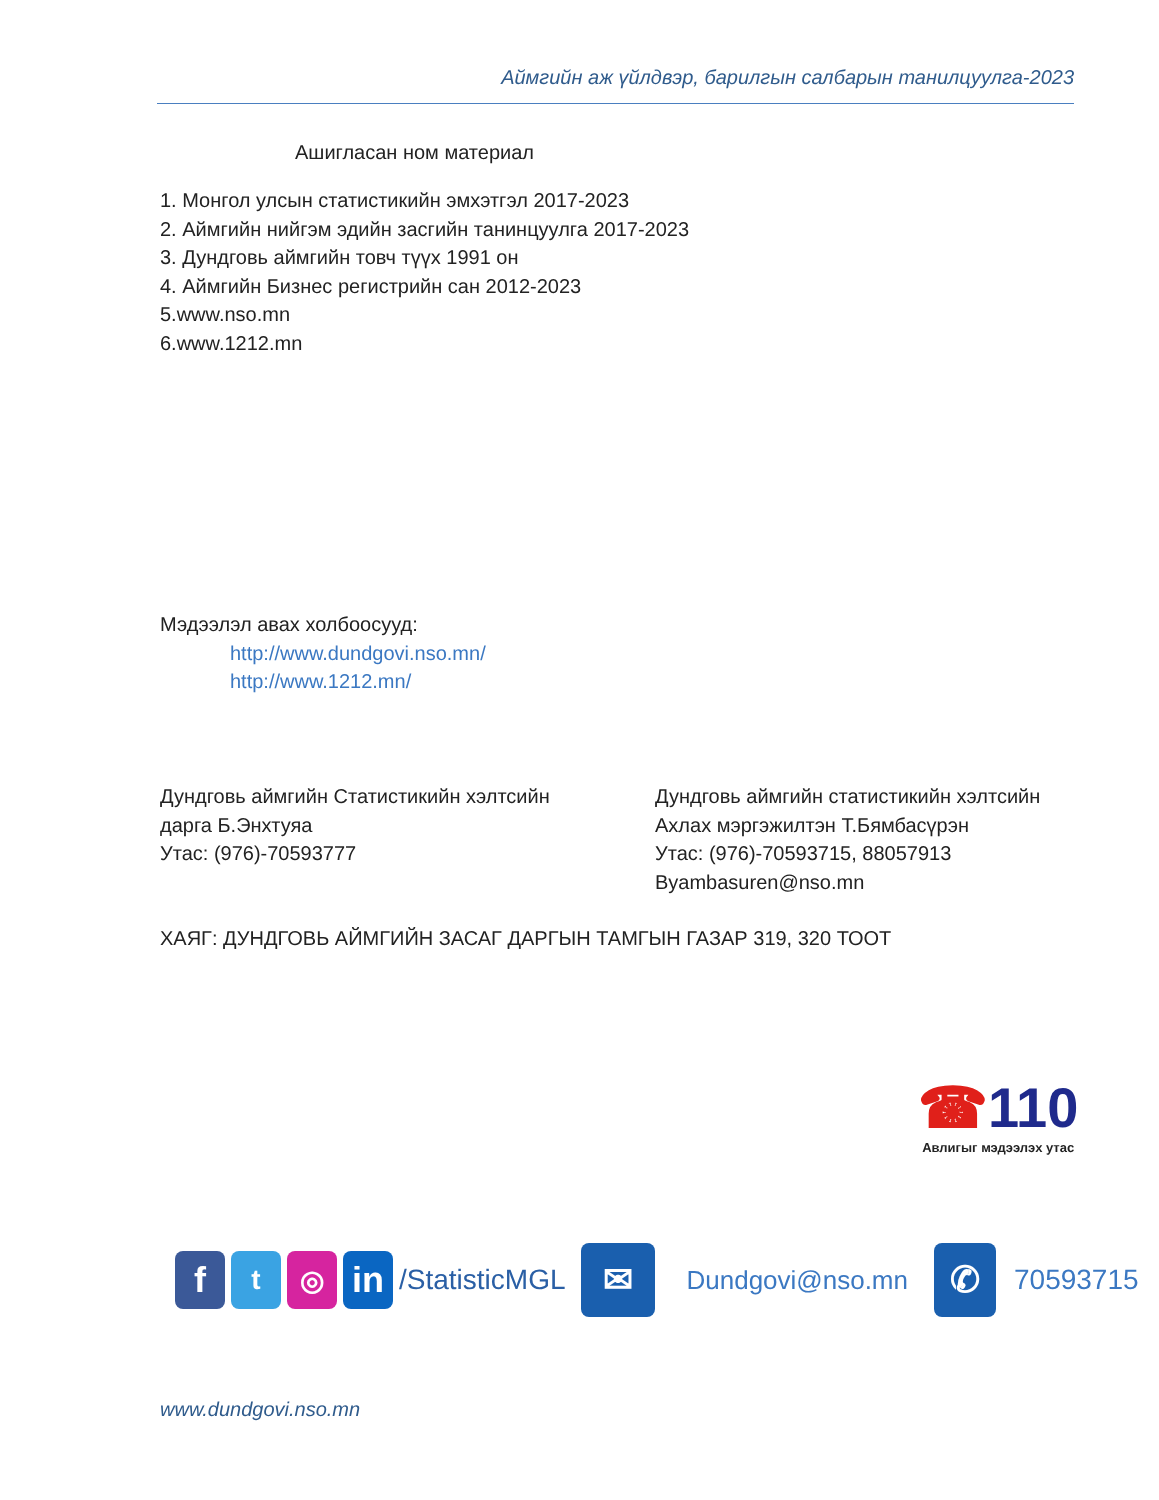Аймгийн аж үйлдвэр, барилгын салбарын танилцуулга-2023
Ашигласан ном материал
1. Монгол улсын статистикийн эмхэтгэл 2017-2023
2. Аймгийн нийгэм эдийн засгийн танинцуулга 2017-2023
3. Дундговь аймгийн товч түүх 1991 он
4. Аймгийн Бизнес регистрийн сан 2012-2023
5.www.nso.mn
6.www.1212.mn
Мэдээлэл авах холбоосууд:
http://www.dundgovi.nso.mn/
http://www.1212.mn/
Дундговь аймгийн Статистикийн хэлтсийн
дарга Б.Энхтуяа
Утас: (976)-70593777
Дундговь аймгийн статистикийн хэлтсийн
Ахлах мэргэжилтэн Т.Бямбасүрэн
Утас: (976)-70593715, 88057913
Byambasuren@nso.mn
ХАЯГ: ДУНДГОВЬ АЙМГИЙН ЗАСАГ ДАРГЫН ТАМГЫН ГАЗАР 319, 320 ТООТ
☎110
Авлигыг мэдээлэх утас
f
t ◎
in
/StatisticMGL
✉
Dundgovi@nso.mn
✆
70593715
www.dundgovi.nso.mn